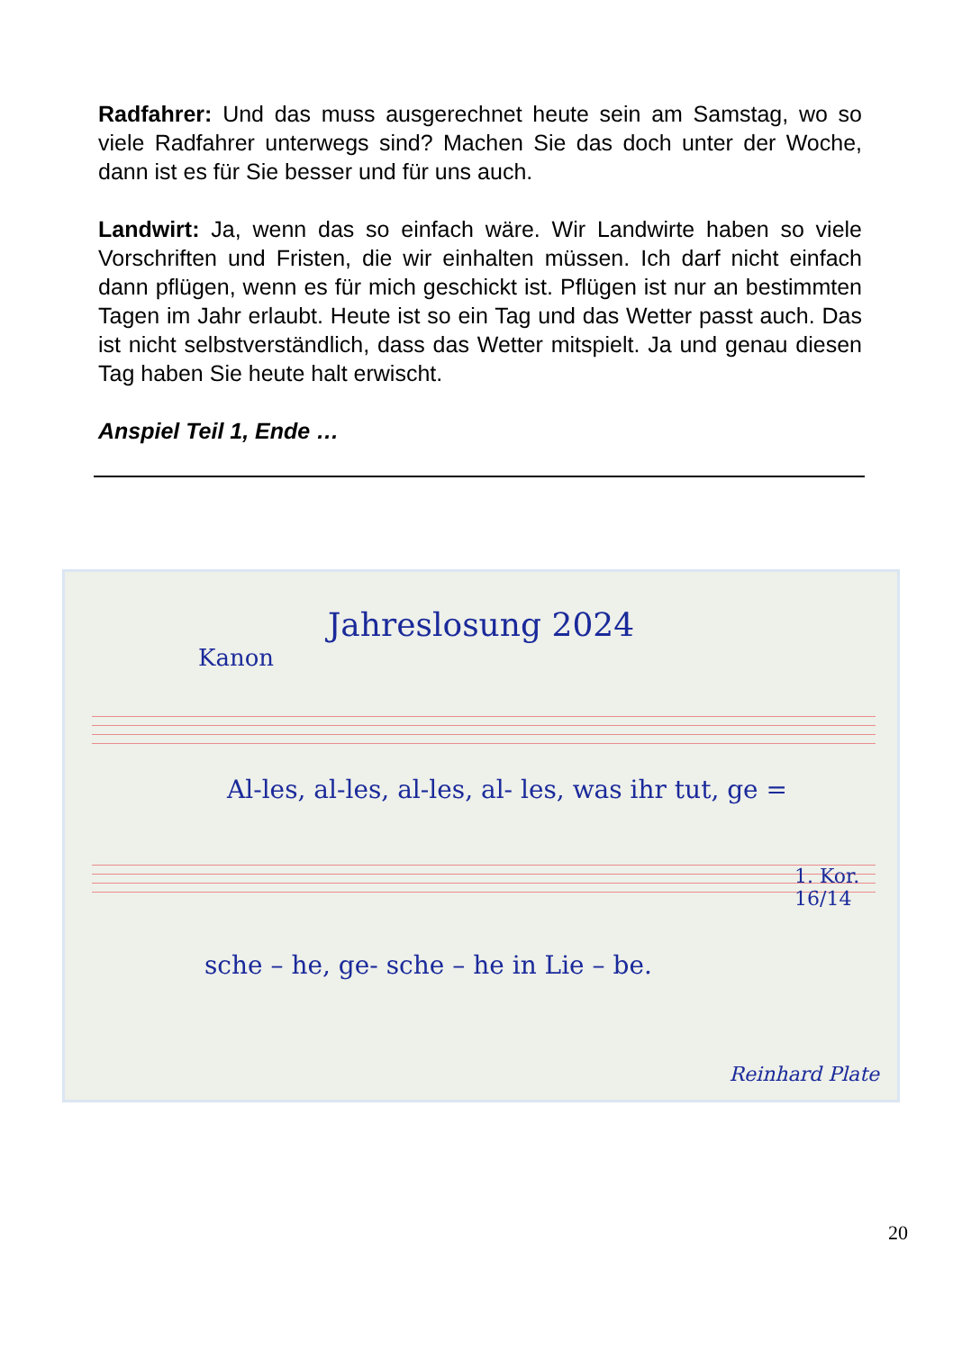Radfahrer: Und das muss ausgerechnet heute sein am Samstag, wo so viele Radfahrer unterwegs sind? Machen Sie das doch unter der Woche, dann ist es für Sie besser und für uns auch.
Landwirt: Ja, wenn das so einfach wäre. Wir Landwirte haben so viele Vorschriften und Fristen, die wir einhalten müssen. Ich darf nicht einfach dann pflügen, wenn es für mich geschickt ist. Pflügen ist nur an bestimmten Tagen im Jahr erlaubt. Heute ist so ein Tag und das Wetter passt auch. Das ist nicht selbstverständlich, dass das Wetter mitspielt. Ja und genau diesen Tag haben Sie heute halt erwischt.
Anspiel Teil 1, Ende …
Jahreslosung 2024
Kanon
Al-les, al-les, al-les, al- les, was ihr tut, ge =
1. Kor. 16/14
sche – he, ge- sche – he in Lie – be.
Reinhard Plate
20